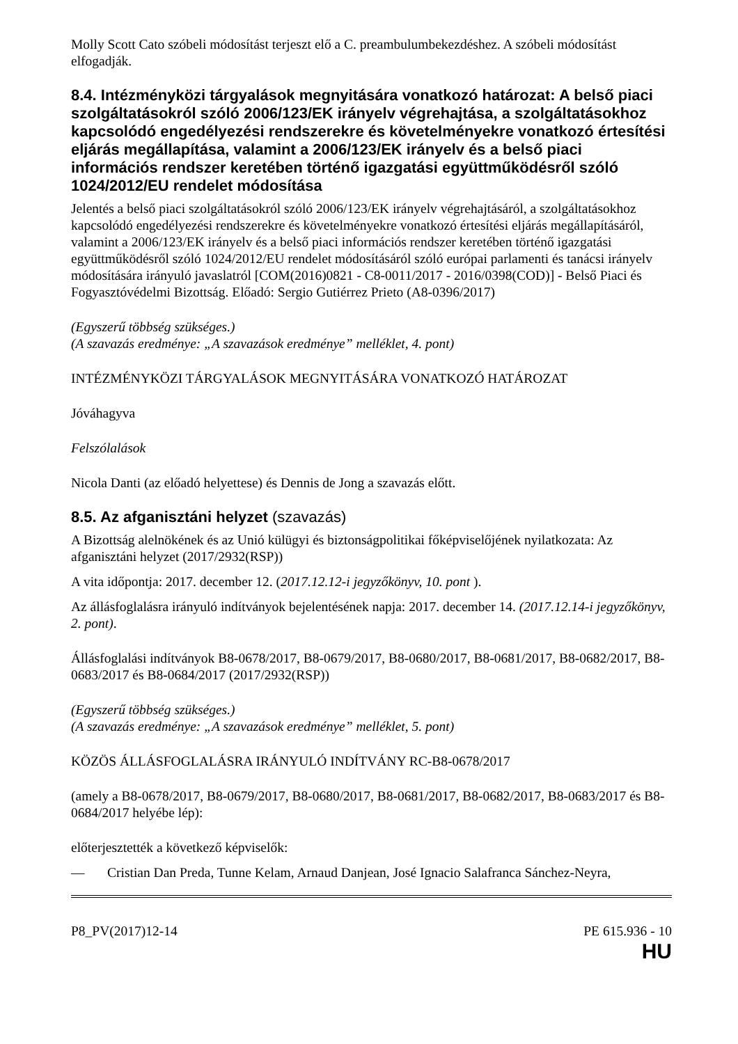Molly Scott Cato szóbeli módosítást terjeszt elő a C. preambulumbekezdéshez. A szóbeli módosítást elfogadják.
8.4. Intézményközi tárgyalások megnyitására vonatkozó határozat: A belső piaci szolgáltatásokról szóló 2006/123/EK irányelv végrehajtása, a szolgáltatásokhoz kapcsolódó engedélyezési rendszerekre és követelményekre vonatkozó értesítési eljárás megállapítása, valamint a 2006/123/EK irányelv és a belső piaci információs rendszer keretében történő igazgatási együttműködésről szóló 1024/2012/EU rendelet módosítása
Jelentés a belső piaci szolgáltatásokról szóló 2006/123/EK irányelv végrehajtásáról, a szolgáltatásokhoz kapcsolódó engedélyezési rendszerekre és követelményekre vonatkozó értesítési eljárás megállapításáról, valamint a 2006/123/EK irányelv és a belső piaci információs rendszer keretében történő igazgatási együttműködésről szóló 1024/2012/EU rendelet módosításáról szóló európai parlamenti és tanácsi irányelv módosítására irányuló javaslatról [COM(2016)0821 - C8-0011/2017 - 2016/0398(COD)] - Belső Piaci és Fogyasztóvédelmi Bizottság. Előadó: Sergio Gutiérrez Prieto (A8-0396/2017)
(Egyszerű többség szükséges.)
(A szavazás eredménye: „A szavazások eredménye” melléklet, 4. pont)
INTÉZMÉNYKÖZI TÁRGYALÁSOK MEGNYITÁSÁRA VONATKOZÓ HATÁROZAT
Jóváhagyva
Felszólalások
Nicola Danti (az előadó helyettese) és Dennis de Jong a szavazás előtt.
8.5. Az afganisztáni helyzet (szavazás)
A Bizottság alelnökének és az Unió külügyi és biztonságpolitikai főképviselőjének nyilatkozata: Az afganisztáni helyzet (2017/2932(RSP))
A vita időpontja: 2017. december 12. (2017.12.12-i jegyzőkönyv, 10. pont ).
Az állásfoglalásra irányuló indítványok bejelentésének napja: 2017. december 14. (2017.12.14-i jegyzőkönyv, 2. pont).
Állásfoglalási indítványok B8-0678/2017, B8-0679/2017, B8-0680/2017, B8-0681/2017, B8-0682/2017, B8-0683/2017 és B8-0684/2017 (2017/2932(RSP))
(Egyszerű többség szükséges.)
(A szavazás eredménye: „A szavazások eredménye” melléklet, 5. pont)
KÖZÖS ÁLLÁSFOGLALÁSRA IRÁNYULÓ INDÍTVÁNY RC-B8-0678/2017
(amely a B8-0678/2017, B8-0679/2017, B8-0680/2017, B8-0681/2017, B8-0682/2017, B8-0683/2017 és B8-0684/2017 helyébe lép):
előterjesztették a következő képviselők:
— Cristian Dan Preda, Tunne Kelam, Arnaud Danjean, José Ignacio Salafranca Sánchez-Neyra,
P8_PV(2017)12-14 PE 615.936 - 10
HU